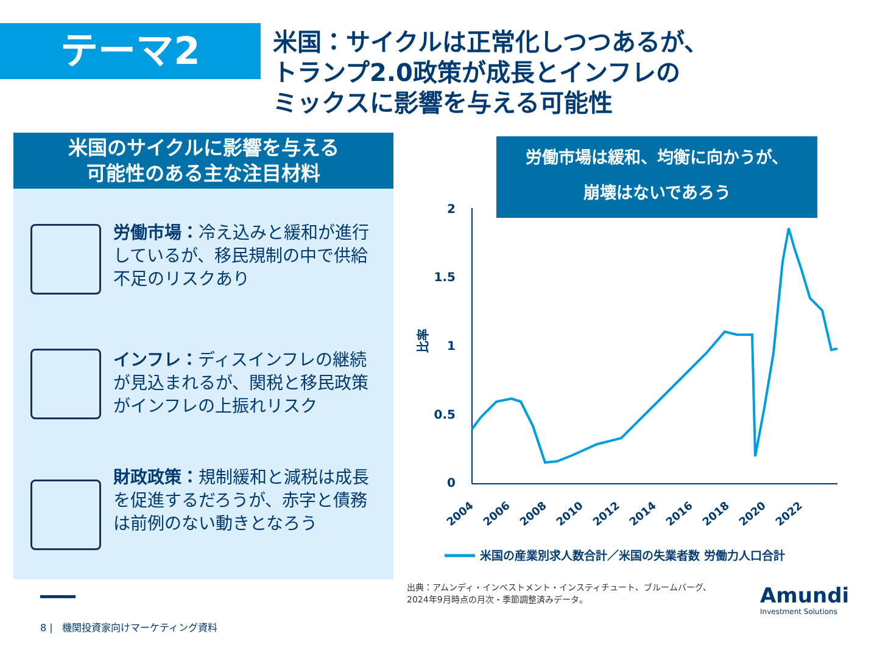テーマ2
米国：サイクルは正常化しつつあるが、
トランプ2.0政策が成長とインフレの
ミックスに影響を与える可能性
米国のサイクルに影響を与える
可能性のある主な注目材料
労働市場：冷え込みと緩和が進行しているが、移民規制の中で供給不足のリスクあり
インフレ：ディスインフレの継続が見込まれるが、関税と移民政策がインフレの上振れリスク
財政政策：規制緩和と減税は成長を促進するだろうが、赤字と債務は前例のない動きとなろう
労働市場は緩和、均衡に向かうが、
崩壊はないであろう
2
1.5
1
0.5
0
比率
2004
2006
2008
2010
2012
2014
2016
2018
2020
2022
米国の産業別求人数合計／米国の失業者数 労働力人口合計
出典：アムンディ・インベストメント・インスティチュート、ブルームバーグ、
2024年9月時点の月次・季節調整済みデータ。
8 | 機関投資家向けマーケティング資料
Amundi
Investment Solutions